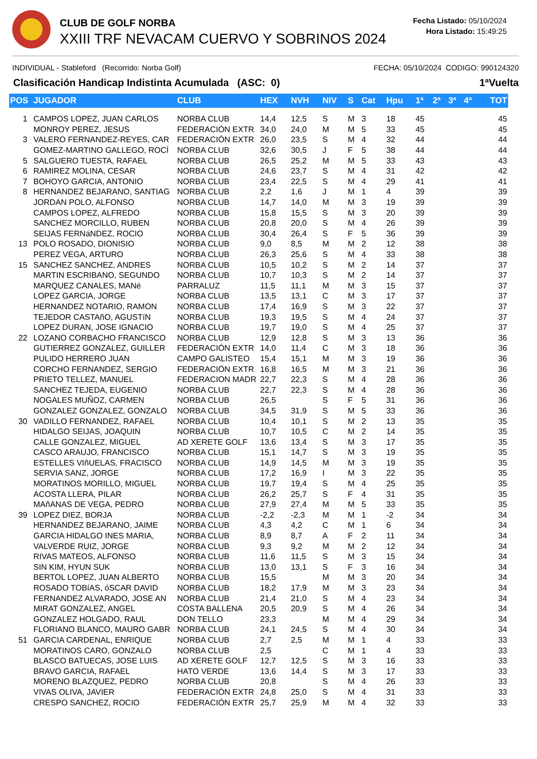CLUB DE GOLF NORBA
XXIII TRF NEVACAM CUERVO Y SOBRINOS 2024
Fecha Listado: 05/10/2024
Hora Listado: 15:49:25
INDIVIDUAL - Stableford (Recorrido: Norba Golf) FECHA: 05/10/2024 CODIGO: 990124320
Clasificación Handicap Indistinta Acumulada (ASC: 0) 1ªVuelta
| POS | JUGADOR | CLUB | HEX | NVH | NIV | S | Cat | Hpu | 1ª | 2ª | 3ª | 4ª | TOT |
| --- | --- | --- | --- | --- | --- | --- | --- | --- | --- | --- | --- | --- | --- |
| 1 | CAMPOS LOPEZ, JUAN CARLOS | NORBA CLUB | 14,4 | 12,5 | S | M | 3 | 18 | 45 | | | | 45 |
| | MONROY PEREZ, JESUS | FEDERACIÓN EXTR | 34,0 | 24,0 | M | M | 5 | 33 | 45 | | | | 45 |
| 3 | VALERO FERNANDEZ-REYES, CAR | FEDERACIÓN EXTR | 26,0 | 23,5 | S | M | 4 | 32 | 44 | | | | 44 |
| | GOMEZ-MARTINO GALLEGO, ROCÍ | NORBA CLUB | 32,6 | 30,5 | J | F | 5 | 38 | 44 | | | | 44 |
| 5 | SALGUERO TUESTA, RAFAEL | NORBA CLUB | 26,5 | 25,2 | M | M | 5 | 33 | 43 | | | | 43 |
| 6 | RAMIREZ MOLINA, CESAR | NORBA CLUB | 24,6 | 23,7 | S | M | 4 | 31 | 42 | | | | 42 |
| 7 | BOHOYO GARCIA, ANTONIO | NORBA CLUB | 23,4 | 22,5 | S | M | 4 | 29 | 41 | | | | 41 |
| 8 | HERNANDEZ BEJARANO, SANTIAG | NORBA CLUB | 2,2 | 1,6 | J | M | 1 | 4 | 39 | | | | 39 |
| | JORDAN POLO, ALFONSO | NORBA CLUB | 14,7 | 14,0 | M | M | 3 | 19 | 39 | | | | 39 |
| | CAMPOS LOPEZ, ALFREDO | NORBA CLUB | 15,8 | 15,5 | S | M | 3 | 20 | 39 | | | | 39 |
| | SANCHEZ MORCILLO, RUBEN | NORBA CLUB | 20,8 | 20,0 | S | M | 4 | 26 | 39 | | | | 39 |
| | SEIJAS FERNáNDEZ, ROCIO | NORBA CLUB | 30,4 | 26,4 | S | F | 5 | 36 | 39 | | | | 39 |
| 13 | POLO ROSADO, DIONISIO | NORBA CLUB | 9,0 | 8,5 | M | M | 2 | 12 | 38 | | | | 38 |
| | PEREZ VEGA, ARTURO | NORBA CLUB | 26,3 | 25,6 | S | M | 4 | 33 | 38 | | | | 38 |
| 15 | SANCHEZ SANCHEZ, ANDRES | NORBA CLUB | 10,5 | 10,2 | S | M | 2 | 14 | 37 | | | | 37 |
| | MARTIN ESCRIBANO, SEGUNDO | NORBA CLUB | 10,7 | 10,3 | S | M | 2 | 14 | 37 | | | | 37 |
| | MARQUEZ CANALES, MANé | PARRALUZ | 11,5 | 11,1 | M | M | 3 | 15 | 37 | | | | 37 |
| | LOPEZ GARCIA, JORGE | NORBA CLUB | 13,5 | 13,1 | C | M | 3 | 17 | 37 | | | | 37 |
| | HERNANDEZ NOTARIO, RAMON | NORBA CLUB | 17,4 | 16,9 | S | M | 3 | 22 | 37 | | | | 37 |
| | TEJEDOR CASTAñO, AGUSTíN | NORBA CLUB | 19,3 | 19,5 | S | M | 4 | 24 | 37 | | | | 37 |
| | LOPEZ DURAN, JOSE IGNACIO | NORBA CLUB | 19,7 | 19,0 | S | M | 4 | 25 | 37 | | | | 37 |
| 22 | LOZANO CORBACHO FRANCISCO | NORBA CLUB | 12,9 | 12,8 | S | M | 3 | 13 | 36 | | | | 36 |
| | GUTIERREZ GONZALEZ, GUILLER | FEDERACIÓN EXTR | 14,0 | 11,4 | C | M | 3 | 18 | 36 | | | | 36 |
| | PULIDO HERRERO JUAN | CAMPO GALISTEO | 15,4 | 15,1 | M | M | 3 | 19 | 36 | | | | 36 |
| | CORCHO FERNANDEZ, SERGIO | FEDERACIÓN EXTR | 16,8 | 16,5 | M | M | 3 | 21 | 36 | | | | 36 |
| | PRIETO TELLEZ, MANUEL | FEDERACION MADR | 22,7 | 22,3 | S | M | 4 | 28 | 36 | | | | 36 |
| | SANCHEZ TEJEDA, EUGENIO | NORBA CLUB | 22,7 | 22,3 | S | M | 4 | 28 | 36 | | | | 36 |
| | NOGALES MUÑOZ, CARMEN | NORBA CLUB | 26,5 | | S | F | 5 | 31 | 36 | | | | 36 |
| | GONZALEZ GONZALEZ, GONZALO | NORBA CLUB | 34,5 | 31,9 | S | M | 5 | 33 | 36 | | | | 36 |
| 30 | VADILLO FERNANDEZ, RAFAEL | NORBA CLUB | 10,4 | 10,1 | S | M | 2 | 13 | 35 | | | | 35 |
| | HIDALGO SEIJAS, JOAQUIN | NORBA CLUB | 10,7 | 10,5 | C | M | 2 | 14 | 35 | | | | 35 |
| | CALLE GONZALEZ, MIGUEL | AD XERETE GOLF | 13,6 | 13,4 | S | M | 3 | 17 | 35 | | | | 35 |
| | CASCO ARAUJO, FRANCISCO | NORBA CLUB | 15,1 | 14,7 | S | M | 3 | 19 | 35 | | | | 35 |
| | ESTELLES VIñUELAS, FRACISCO | NORBA CLUB | 14,9 | 14,5 | M | M | 3 | 19 | 35 | | | | 35 |
| | SERVIA SANZ, JORGE | NORBA CLUB | 17,2 | 16,9 | I | M | 3 | 22 | 35 | | | | 35 |
| | MORATINOS MORILLO, MIGUEL | NORBA CLUB | 19,7 | 19,4 | S | M | 4 | 25 | 35 | | | | 35 |
| | ACOSTA LLERA, PILAR | NORBA CLUB | 26,2 | 25,7 | S | F | 4 | 31 | 35 | | | | 35 |
| | MAñANAS DE VEGA, PEDRO | NORBA CLUB | 27,9 | 27,4 | M | M | 5 | 33 | 35 | | | | 35 |
| 39 | LOPEZ DIEZ, BORJA | NORBA CLUB | -2,2 | -2,3 | M | M | 1 | -2 | 34 | | | | 34 |
| | HERNANDEZ BEJARANO, JAIME | NORBA CLUB | 4,3 | 4,2 | C | M | 1 | 6 | 34 | | | | 34 |
| | GARCIA HIDALGO INES MARIA, | NORBA CLUB | 8,9 | 8,7 | A | F | 2 | 11 | 34 | | | | 34 |
| | VALVERDE RUIZ, JORGE | NORBA CLUB | 9,3 | 9,2 | M | M | 2 | 12 | 34 | | | | 34 |
| | RIVAS MATEOS, ALFONSO | NORBA CLUB | 11,6 | 11,5 | S | M | 3 | 15 | 34 | | | | 34 |
| | SIN KIM, HYUN SUK | NORBA CLUB | 13,0 | 13,1 | S | F | 3 | 16 | 34 | | | | 34 |
| | BERTOL LOPEZ, JUAN ALBERTO | NORBA CLUB | 15,5 | | M | M | 3 | 20 | 34 | | | | 34 |
| | ROSADO TOBíAS, óSCAR DAVID | NORBA CLUB | 18,2 | 17,9 | M | M | 3 | 23 | 34 | | | | 34 |
| | FERNANDEZ ALVARADO, JOSE AN | NORBA CLUB | 21,4 | 21,0 | S | M | 4 | 23 | 34 | | | | 34 |
| | MIRAT GONZALEZ, ANGEL | COSTA BALLENA | 20,5 | 20,9 | S | M | 4 | 26 | 34 | | | | 34 |
| | GONZALEZ HOLGADO, RAUL | DON TELLO | 23,3 | | M | M | 4 | 29 | 34 | | | | 34 |
| | FLORIANO BLANCO, MAURO GABR | NORBA CLUB | 24,1 | 24,5 | S | M | 4 | 30 | 34 | | | | 34 |
| 51 | GARCIA CARDENAL, ENRIQUE | NORBA CLUB | 2,7 | 2,5 | M | M | 1 | 4 | 33 | | | | 33 |
| | MORATINOS CARO, GONZALO | NORBA CLUB | 2,5 | | C | M | 1 | 4 | 33 | | | | 33 |
| | BLASCO BATUECAS, JOSE LUIS | AD XERETE GOLF | 12,7 | 12,5 | S | M | 3 | 16 | 33 | | | | 33 |
| | BRAVO GARCIA, RAFAEL | HATO VERDE | 13,6 | 14,4 | S | M | 3 | 17 | 33 | | | | 33 |
| | MORENO BLAZQUEZ, PEDRO | NORBA CLUB | 20,8 | | S | M | 4 | 26 | 33 | | | | 33 |
| | VIVAS OLIVA, JAVIER | FEDERACIÓN EXTR | 24,8 | 25,0 | S | M | 4 | 31 | 33 | | | | 33 |
| | CRESPO SANCHEZ, ROCIO | FEDERACIÓN EXTR | 25,7 | 25,9 | M | M | 4 | 32 | 33 | | | | 33 |